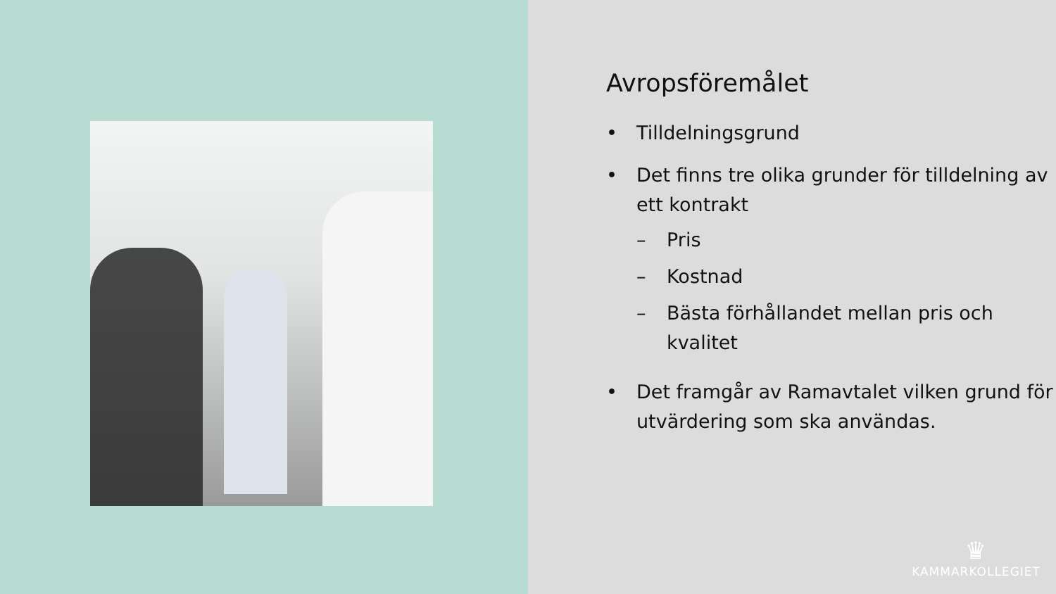Avropsföremålet
• Tilldelningsgrund
• Det finns tre olika grunder för tilldelning av ett kontrakt
– Pris
– Kostnad
– Bästa förhållandet mellan pris och kvalitet
• Det framgår av Ramavtalet vilken grund för utvärdering som ska användas.
♛
KAMMARKOLLEGIET